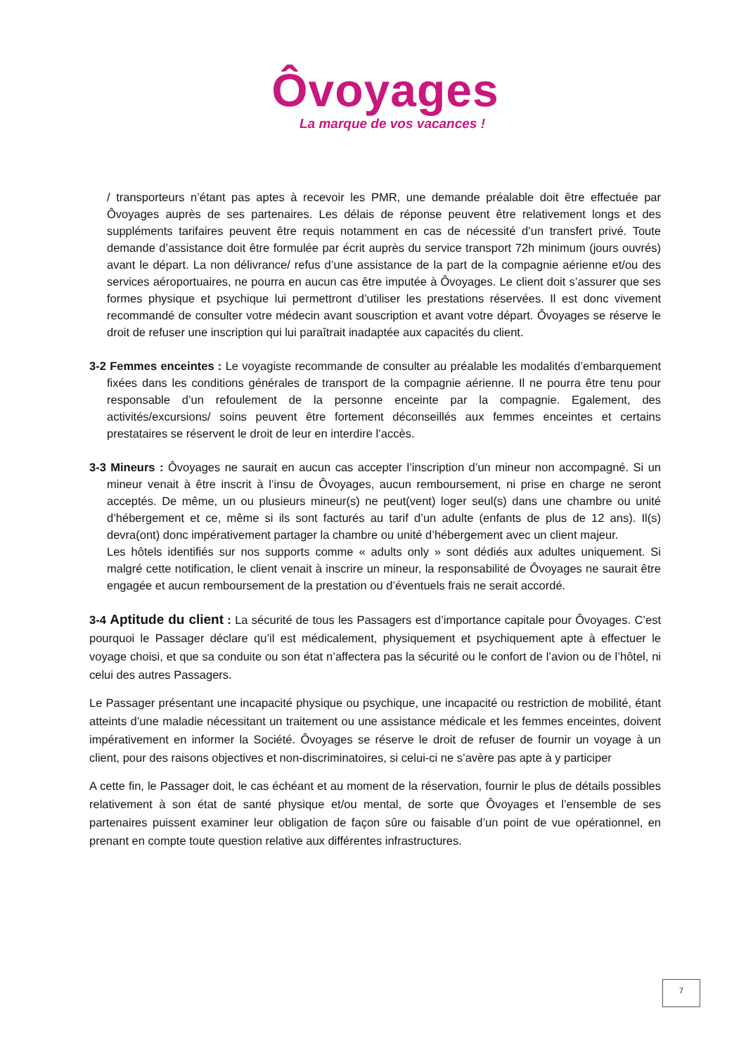Ôvoyages
La marque de vos vacances !
/ transporteurs n’étant pas aptes à recevoir les PMR, une demande préalable doit être effectuée par Ôvoyages auprès de ses partenaires. Les délais de réponse peuvent être relativement longs et des suppléments tarifaires peuvent être requis notamment en cas de nécessité d’un transfert privé. Toute demande d’assistance doit être formulée par écrit auprès du service transport 72h minimum (jours ouvrés) avant le départ. La non délivrance/ refus d’une assistance de la part de la compagnie aérienne et/ou des services aéroportuaires, ne pourra en aucun cas être imputée à Ôvoyages. Le client doit s’assurer que ses formes physique et psychique lui permettront d’utiliser les prestations réservées. Il est donc vivement recommandé de consulter votre médecin avant souscription et avant votre départ. Ôvoyages se réserve le droit de refuser une inscription qui lui paraîtrait inadaptée aux capacités du client.
3-2 Femmes enceintes : Le voyagiste recommande de consulter au préalable les modalités d’embarquement fixées dans les conditions générales de transport de la compagnie aérienne. Il ne pourra être tenu pour responsable d’un refoulement de la personne enceinte par la compagnie. Egalement, des activités/excursions/ soins peuvent être fortement déconseillés aux femmes enceintes et certains prestataires se réservent le droit de leur en interdire l’accès.
3-3 Mineurs : Ôvoyages ne saurait en aucun cas accepter l’inscription d’un mineur non accompagné. Si un mineur venait à être inscrit à l’insu de Ôvoyages, aucun remboursement, ni prise en charge ne seront acceptés. De même, un ou plusieurs mineur(s) ne peut(vent) loger seul(s) dans une chambre ou unité d’hébergement et ce, même si ils sont facturés au tarif d’un adulte (enfants de plus de 12 ans). Il(s) devra(ont) donc impérativement partager la chambre ou unité d’hébergement avec un client majeur.
Les hôtels identifiés sur nos supports comme « adults only » sont dédiés aux adultes uniquement. Si malgré cette notification, le client venait à inscrire un mineur, la responsabilité de Ôvoyages ne saurait être engagée et aucun remboursement de la prestation ou d’éventuels frais ne serait accordé.
3-4 Aptitude du client : La sécurité de tous les Passagers est d’importance capitale pour Ôvoyages. C’est pourquoi le Passager déclare qu’il est médicalement, physiquement et psychiquement apte à effectuer le voyage choisi, et que sa conduite ou son état n’affectera pas la sécurité ou le confort de l’avion ou de l’hôtel, ni celui des autres Passagers.
Le Passager présentant une incapacité physique ou psychique, une incapacité ou restriction de mobilité, étant atteints d’une maladie nécessitant un traitement ou une assistance médicale et les femmes enceintes, doivent impérativement en informer la Société. Ôvoyages se réserve le droit de refuser de fournir un voyage à un client, pour des raisons objectives et non-discriminatoires, si celui-ci ne s’avère pas apte à y participer
A cette fin, le Passager doit, le cas échéant et au moment de la réservation, fournir le plus de détails possibles relativement à son état de santé physique et/ou mental, de sorte que Ôvoyages et l’ensemble de ses partenaires puissent examiner leur obligation de façon sûre ou faisable d’un point de vue opérationnel, en prenant en compte toute question relative aux différentes infrastructures.
7